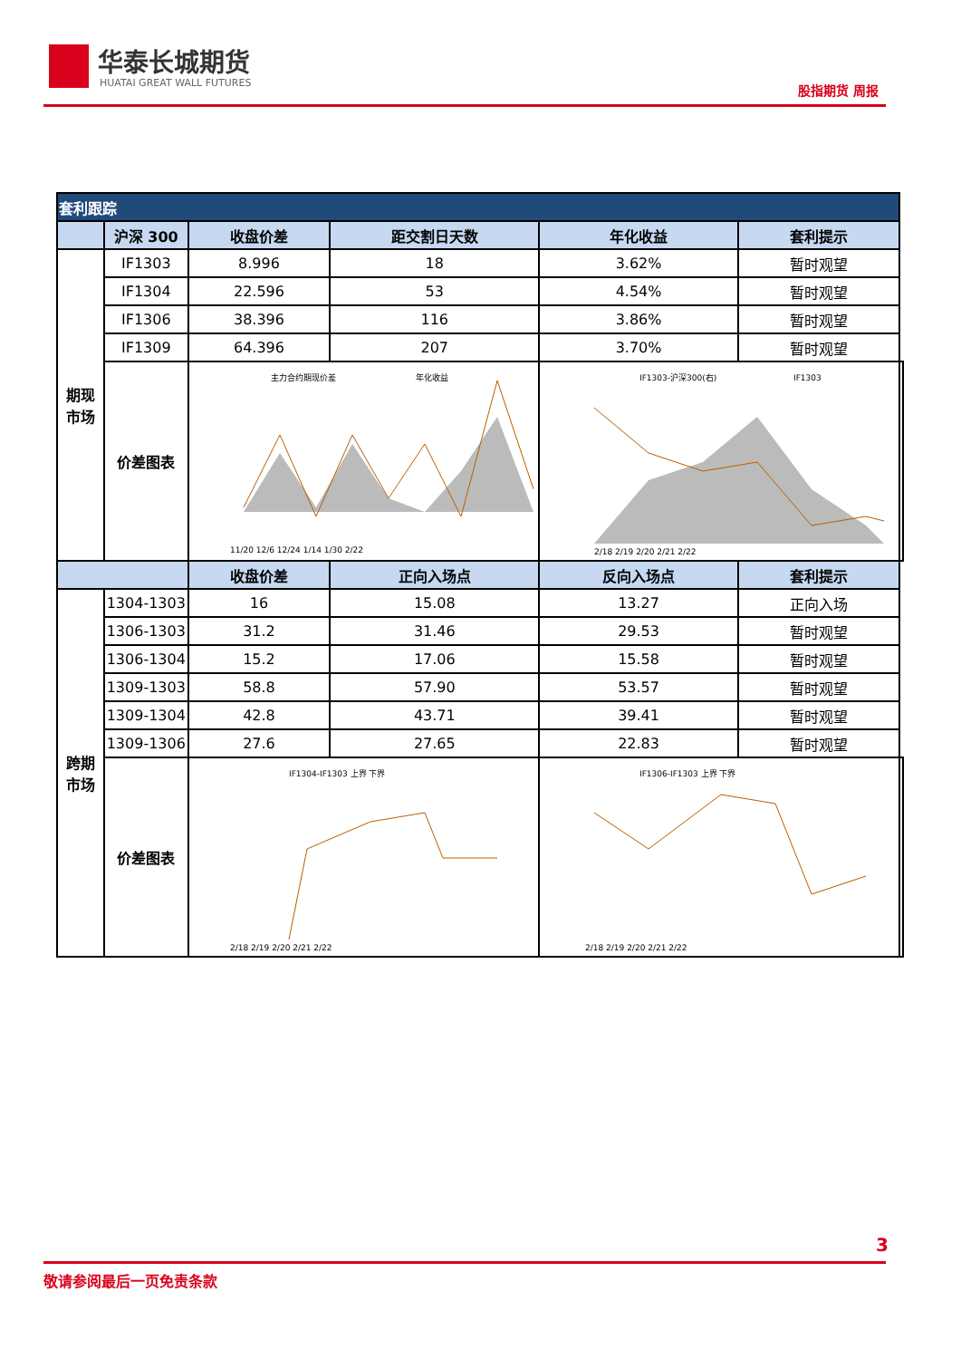华泰长城期货
HUATAI GREAT WALL FUTURES 股指期货 周报
| 套利跟踪 | | | | | | |
| | 沪深 300 | 收盘价差 | 距交割日天数 | 年化收益 | 套利提示 | |
| 期现 市场 | IF1303 | 8.996 | 18 | 3.62% | 暂时观望 | |
| | IF1304 | 22.596 | 53 | 4.54% | 暂时观望 | |
| | IF1306 | 38.396 | 116 | 3.86% | 暂时观望 | |
| | IF1309 | 64.396 | 207 | 3.70% | 暂时观望 | |
| | 价差图表 | 主力合约期现价差 年化收益 11/20 12/6 12/24 1/14 1/30 2/22 | | IF1303-沪深300(右) IF1303 2/18 2/19 2/20 2/21 2/22 | | |
| | | 收盘价差 | 正向入场点 | 反向入场点 | 套利提示 | |
| 跨期 市场 | 1304-1303 | 16 | 15.08 | 13.27 | 正向入场 | |
| | 1306-1303 | 31.2 | 31.46 | 29.53 | 暂时观望 | |
| | 1306-1304 | 15.2 | 17.06 | 15.58 | 暂时观望 | |
| | 1309-1303 | 58.8 | 57.90 | 53.57 | 暂时观望 | |
| | 1309-1304 | 42.8 | 43.71 | 39.41 | 暂时观望 | |
| | 1309-1306 | 27.6 | 27.65 | 22.83 | 暂时观望 | |
| | 价差图表 | IF1304-IF1303 上界 下界 2/18 2/19 2/20 2/21 2/22 | | IF1306-IF1303 上界 下界 2/18 2/19 2/20 2/21 2/22 | | |
3
敬请参阅最后一页免责条款